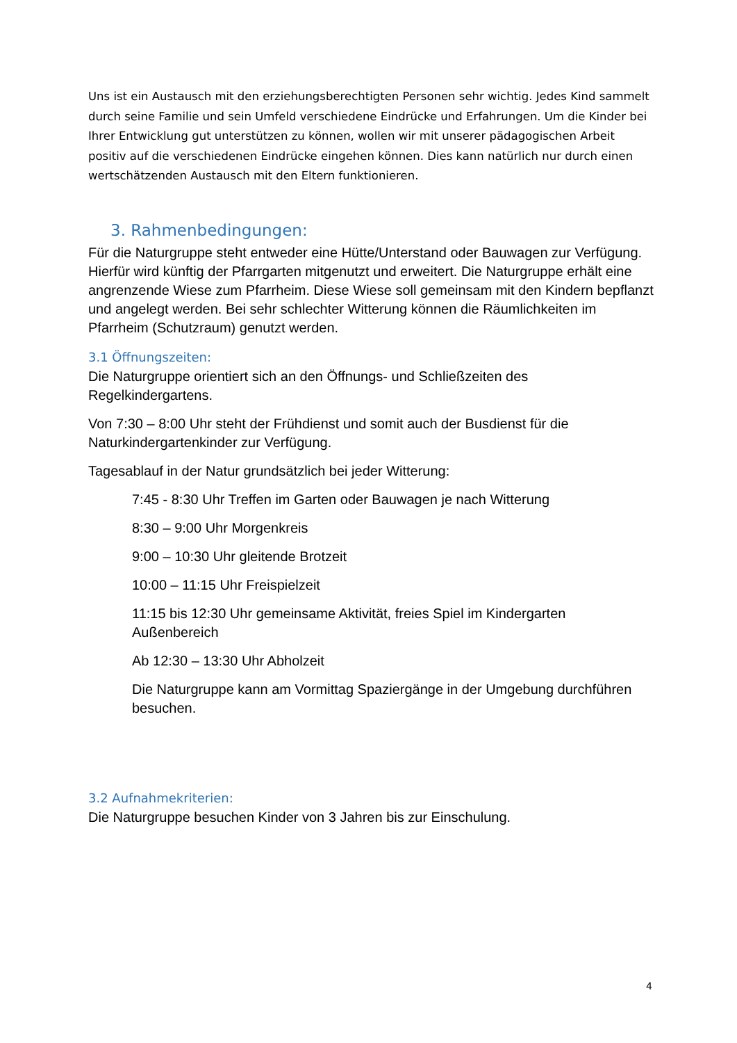Uns ist ein Austausch mit den erziehungsberechtigten Personen sehr wichtig. Jedes Kind sammelt durch seine Familie und sein Umfeld verschiedene Eindrücke und Erfahrungen. Um die Kinder bei Ihrer Entwicklung gut unterstützen zu können, wollen wir mit unserer pädagogischen Arbeit positiv auf die verschiedenen Eindrücke eingehen können. Dies kann natürlich nur durch einen wertschätzenden Austausch mit den Eltern funktionieren.
3. Rahmenbedingungen:
Für die Naturgruppe steht entweder eine Hütte/Unterstand oder Bauwagen zur Verfügung. Hierfür wird künftig der Pfarrgarten mitgenutzt und erweitert. Die Naturgruppe erhält eine angrenzende Wiese zum Pfarrheim. Diese Wiese soll gemeinsam mit den Kindern bepflanzt und angelegt werden. Bei sehr schlechter Witterung können die Räumlichkeiten im Pfarrheim (Schutzraum) genutzt werden.
3.1 Öffnungszeiten:
Die Naturgruppe orientiert sich an den Öffnungs- und Schließzeiten des Regelkindergartens.
Von 7:30 – 8:00 Uhr steht der Frühdienst und somit auch der Busdienst für die Naturkindergartenkinder zur Verfügung.
Tagesablauf in der Natur grundsätzlich bei jeder Witterung:
7:45 - 8:30 Uhr Treffen im Garten oder Bauwagen je nach Witterung
8:30 – 9:00 Uhr Morgenkreis
9:00 – 10:30 Uhr gleitende Brotzeit
10:00 – 11:15 Uhr Freispielzeit
11:15 bis 12:30 Uhr gemeinsame Aktivität, freies Spiel im Kindergarten Außenbereich
Ab 12:30 – 13:30 Uhr Abholzeit
Die Naturgruppe kann am Vormittag Spaziergänge in der Umgebung durchführen besuchen.
3.2 Aufnahmekriterien:
Die Naturgruppe besuchen Kinder von 3 Jahren bis zur Einschulung.
4